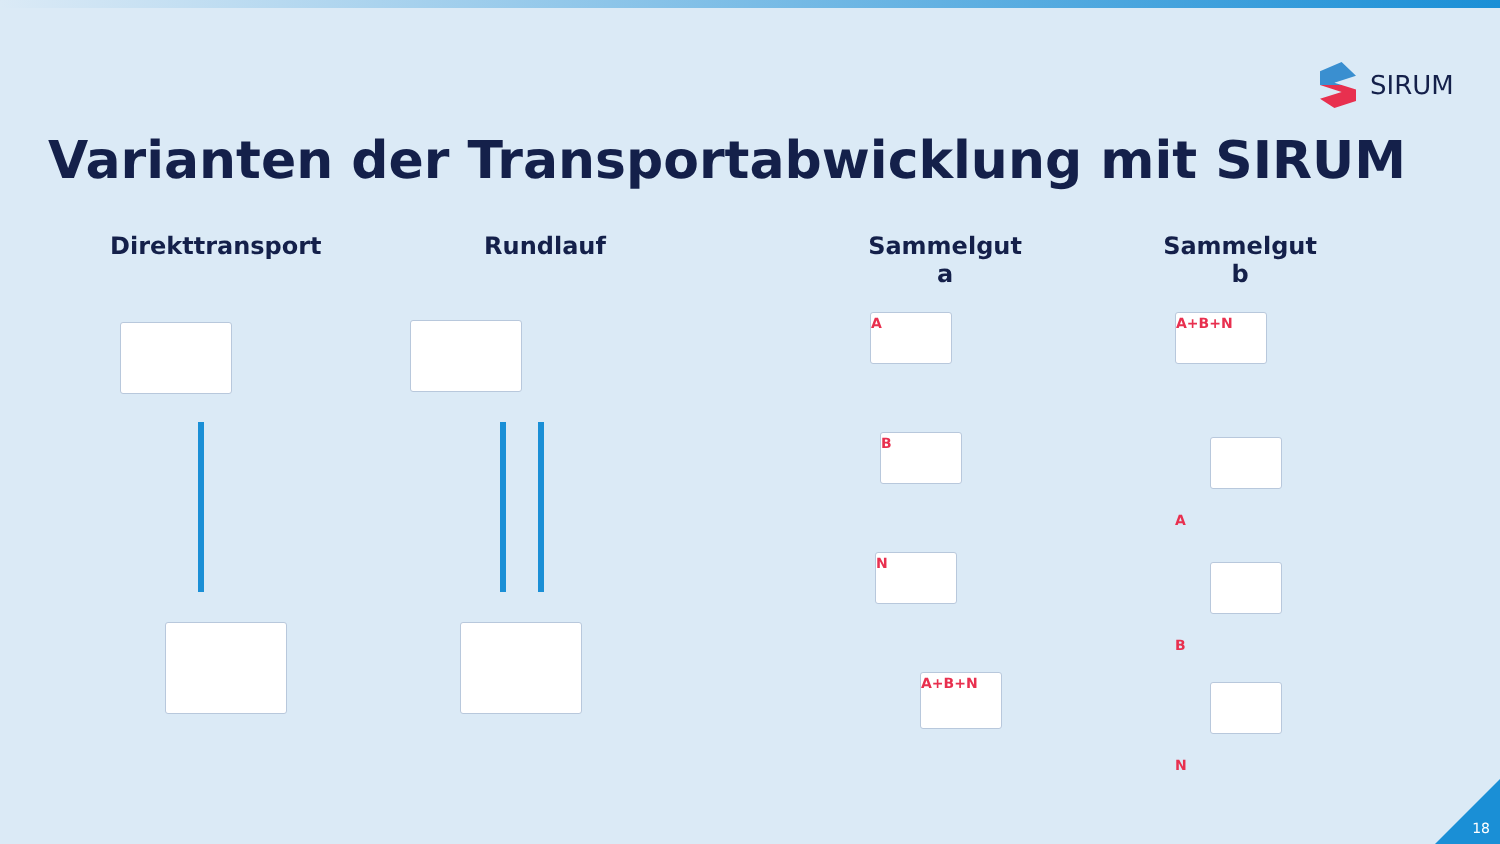SIRUM
Varianten der Transportabwicklung mit SIRUM
Direkttransport
Rundlauf Sammelgut a Sammelgut b
A
B
N
A+B+N
A+B+N
A
B
N
18